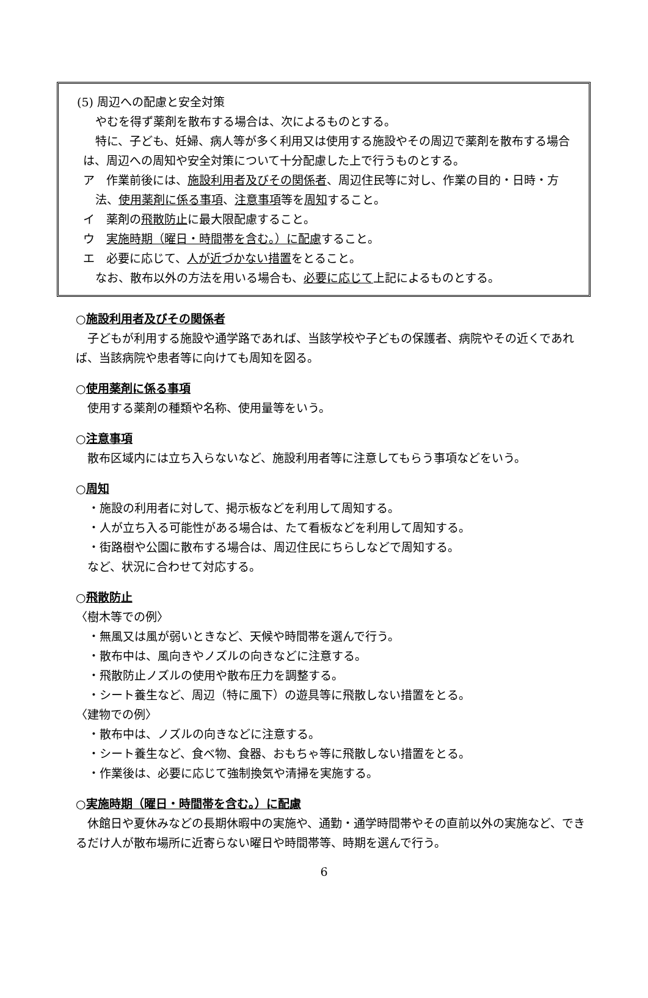(5) 周辺への配慮と安全対策
やむを得ず薬剤を散布する場合は、次によるものとする。
特に、子ども、妊婦、病人等が多く利用又は使用する施設やその周辺で薬剤を散布する場合は、周辺への周知や安全対策について十分配慮した上で行うものとする。
ア　作業前後には、施設利用者及びその関係者、周辺住民等に対し、作業の目的・日時・方法、使用薬剤に係る事項、注意事項等を周知すること。
イ　薬剤の飛散防止に最大限配慮すること。
ウ　実施時期（曜日・時間帯を含む。）に配慮すること。
エ　必要に応じて、人が近づかない措置をとること。
なお、散布以外の方法を用いる場合も、必要に応じて上記によるものとする。
○施設利用者及びその関係者
　子どもが利用する施設や通学路であれば、当該学校や子どもの保護者、病院やその近くであれば、当該病院や患者等に向けても周知を図る。
○使用薬剤に係る事項
　使用する薬剤の種類や名称、使用量等をいう。
○注意事項
　散布区域内には立ち入らないなど、施設利用者等に注意してもらう事項などをいう。
○周知
・施設の利用者に対して、掲示板などを利用して周知する。
・人が立ち入る可能性がある場合は、たて看板などを利用して周知する。
・街路樹や公園に散布する場合は、周辺住民にちらしなどで周知する。
　など、状況に合わせて対応する。
○飛散防止
〈樹木等での例〉
・無風又は風が弱いときなど、天候や時間帯を選んで行う。
・散布中は、風向きやノズルの向きなどに注意する。
・飛散防止ノズルの使用や散布圧力を調整する。
・シート養生など、周辺（特に風下）の遊具等に飛散しない措置をとる。
〈建物での例〉
・散布中は、ノズルの向きなどに注意する。
・シート養生など、食べ物、食器、おもちゃ等に飛散しない措置をとる。
・作業後は、必要に応じて強制換気や清掃を実施する。
○実施時期（曜日・時間帯を含む。）に配慮
　休館日や夏休みなどの長期休暇中の実施や、通勤・通学時間帯やその直前以外の実施など、できるだけ人が散布場所に近寄らない曜日や時間帯等、時期を選んで行う。
6